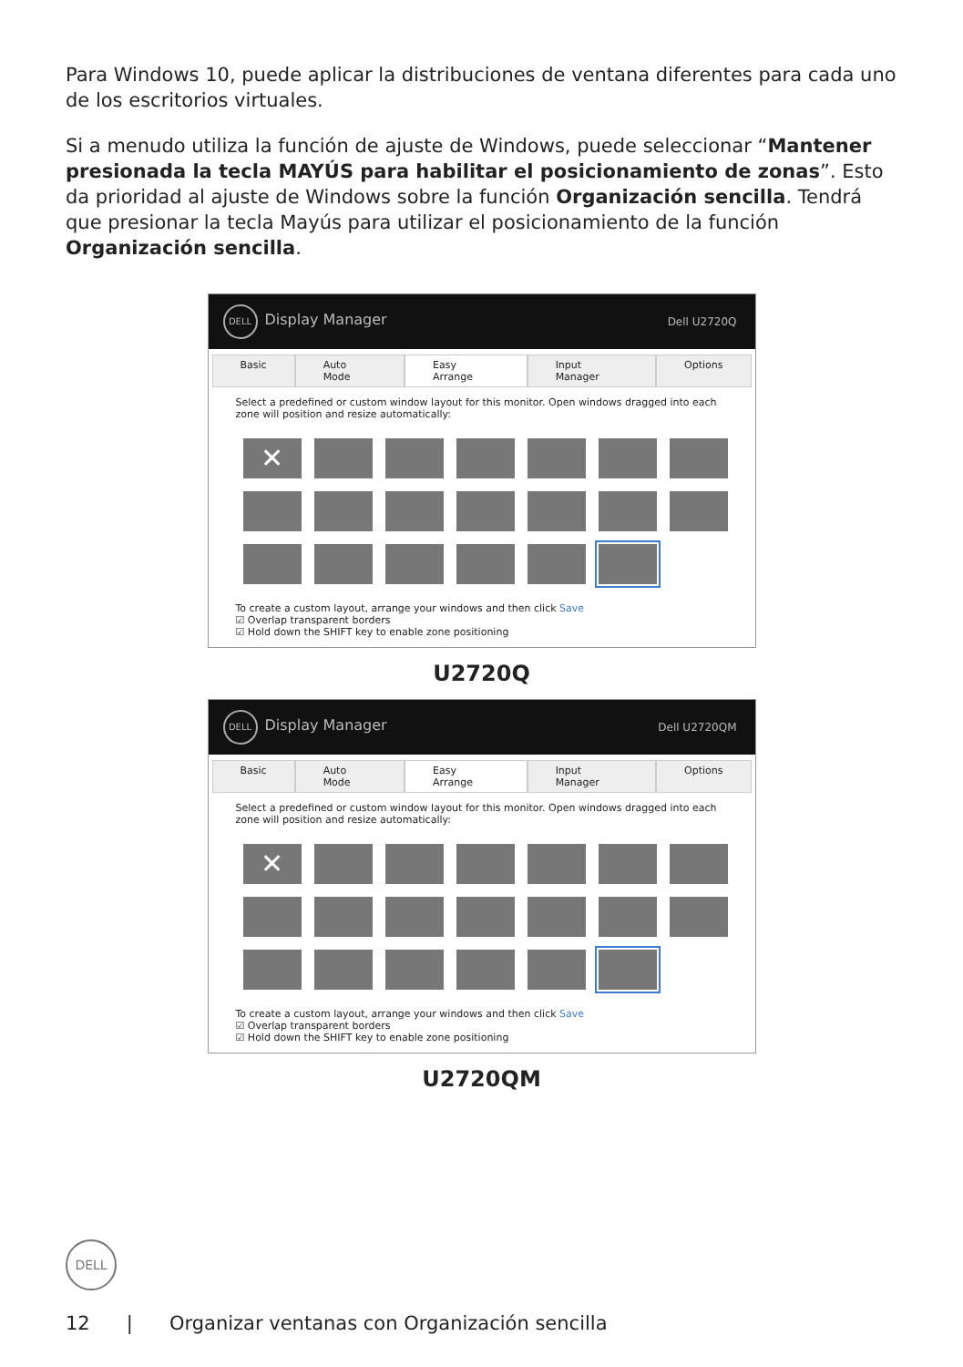Para Windows 10, puede aplicar la distribuciones de ventana diferentes para cada uno de los escritorios virtuales.
Si a menudo utiliza la función de ajuste de Windows, puede seleccionar “Mantener presionada la tecla MAYÚS para habilitar el posicionamiento de zonas”. Esto da prioridad al ajuste de Windows sobre la función Organización sencilla. Tendrá que presionar la tecla Mayús para utilizar el posicionamiento de la función Organización sencilla.
DELL Display Manager Dell U2720Q
Basic Auto Mode Easy Arrange Input Manager Options
Select a predefined or custom window layout for this monitor. Open windows dragged into each zone will position and resize automatically:
✕
To create a custom layout, arrange your windows and then click Save
☑ Overlap transparent borders
☑ Hold down the SHIFT key to enable zone positioning
U2720Q
DELL Display Manager Dell U2720QM
Basic Auto Mode Easy Arrange Input Manager Options
Select a predefined or custom window layout for this monitor. Open windows dragged into each zone will position and resize automatically:
✕
To create a custom layout, arrange your windows and then click Save
☑ Overlap transparent borders
☑ Hold down the SHIFT key to enable zone positioning
U2720QM
DELL
12 | Organizar ventanas con Organización sencilla